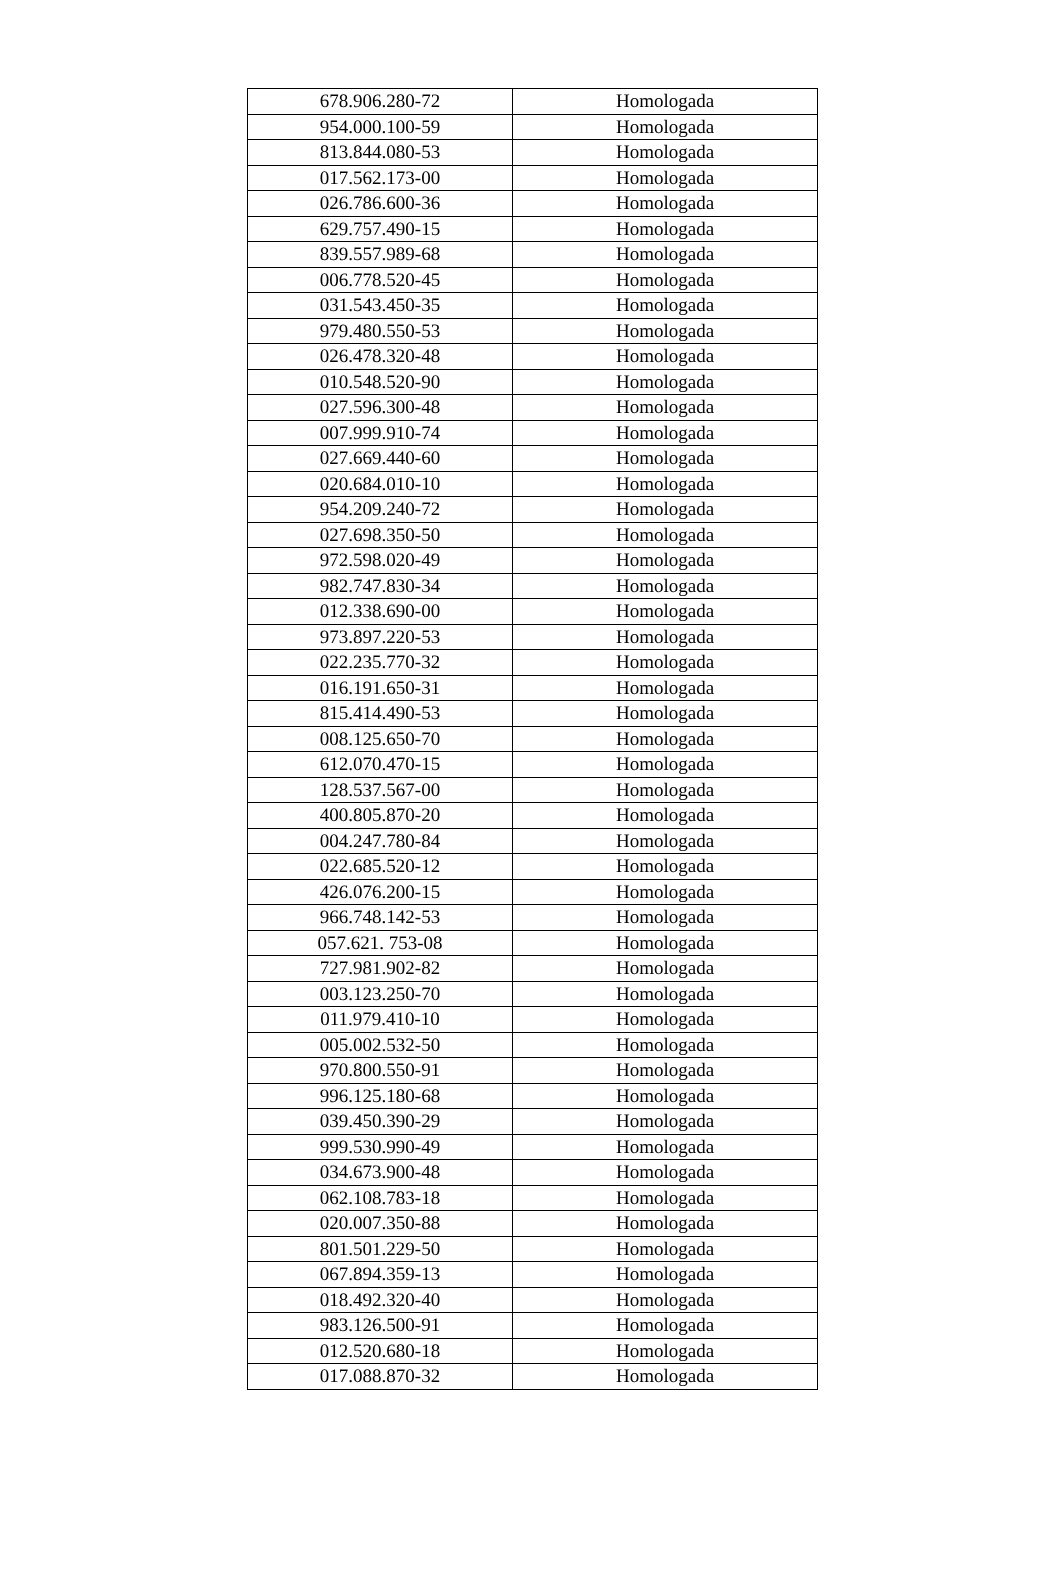| 678.906.280-72 | Homologada |
| 954.000.100-59 | Homologada |
| 813.844.080-53 | Homologada |
| 017.562.173-00 | Homologada |
| 026.786.600-36 | Homologada |
| 629.757.490-15 | Homologada |
| 839.557.989-68 | Homologada |
| 006.778.520-45 | Homologada |
| 031.543.450-35 | Homologada |
| 979.480.550-53 | Homologada |
| 026.478.320-48 | Homologada |
| 010.548.520-90 | Homologada |
| 027.596.300-48 | Homologada |
| 007.999.910-74 | Homologada |
| 027.669.440-60 | Homologada |
| 020.684.010-10 | Homologada |
| 954.209.240-72 | Homologada |
| 027.698.350-50 | Homologada |
| 972.598.020-49 | Homologada |
| 982.747.830-34 | Homologada |
| 012.338.690-00 | Homologada |
| 973.897.220-53 | Homologada |
| 022.235.770-32 | Homologada |
| 016.191.650-31 | Homologada |
| 815.414.490-53 | Homologada |
| 008.125.650-70 | Homologada |
| 612.070.470-15 | Homologada |
| 128.537.567-00 | Homologada |
| 400.805.870-20 | Homologada |
| 004.247.780-84 | Homologada |
| 022.685.520-12 | Homologada |
| 426.076.200-15 | Homologada |
| 966.748.142-53 | Homologada |
| 057.621. 753-08 | Homologada |
| 727.981.902-82 | Homologada |
| 003.123.250-70 | Homologada |
| 011.979.410-10 | Homologada |
| 005.002.532-50 | Homologada |
| 970.800.550-91 | Homologada |
| 996.125.180-68 | Homologada |
| 039.450.390-29 | Homologada |
| 999.530.990-49 | Homologada |
| 034.673.900-48 | Homologada |
| 062.108.783-18 | Homologada |
| 020.007.350-88 | Homologada |
| 801.501.229-50 | Homologada |
| 067.894.359-13 | Homologada |
| 018.492.320-40 | Homologada |
| 983.126.500-91 | Homologada |
| 012.520.680-18 | Homologada |
| 017.088.870-32 | Homologada |